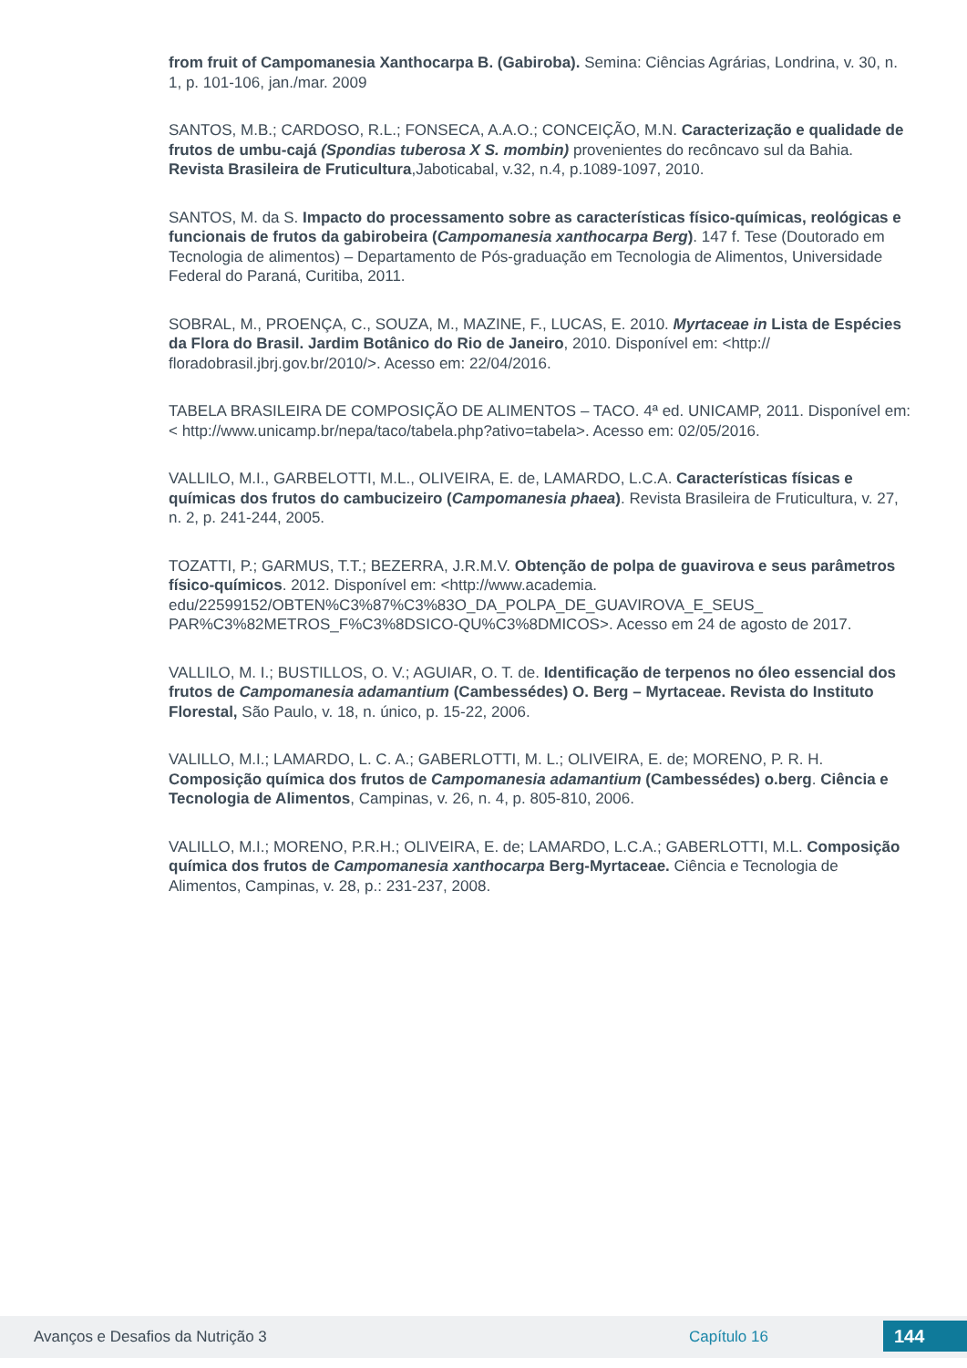from fruit of Campomanesia Xanthocarpa B. (Gabiroba). Semina: Ciências Agrárias, Londrina, v. 30, n. 1, p. 101-106, jan./mar. 2009
SANTOS, M.B.; CARDOSO, R.L.; FONSECA, A.A.O.; CONCEIÇÃO, M.N. Caracterização e qualidade de frutos de umbu-cajá (Spondias tuberosa X S. mombin) provenientes do recôncavo sul da Bahia. Revista Brasileira de Fruticultura,Jaboticabal, v.32, n.4, p.1089-1097, 2010.
SANTOS, M. da S. Impacto do processamento sobre as características físico-químicas, reológicas e funcionais de frutos da gabirobeira (Campomanesia xanthocarpa Berg). 147 f. Tese (Doutorado em Tecnologia de alimentos) – Departamento de Pós-graduação em Tecnologia de Alimentos, Universidade Federal do Paraná, Curitiba, 2011.
SOBRAL, M., PROENÇA, C., SOUZA, M., MAZINE, F., LUCAS, E. 2010. Myrtaceae in Lista de Espécies da Flora do Brasil. Jardim Botânico do Rio de Janeiro, 2010. Disponível em: <http:// floradobrasil.jbrj.gov.br/2010/>. Acesso em: 22/04/2016.
TABELA BRASILEIRA DE COMPOSIÇÃO DE ALIMENTOS – TACO. 4ª ed. UNICAMP, 2011. Disponível em: < http://www.unicamp.br/nepa/taco/tabela.php?ativo=tabela>. Acesso em: 02/05/2016.
VALLILO, M.I., GARBELOTTI, M.L., OLIVEIRA, E. de, LAMARDO, L.C.A. Características físicas e químicas dos frutos do cambucizeiro (Campomanesia phaea). Revista Brasileira de Fruticultura, v. 27, n. 2, p. 241-244, 2005.
TOZATTI, P.; GARMUS, T.T.; BEZERRA, J.R.M.V. Obtenção de polpa de guavirova e seus parâmetros físico-químicos. 2012. Disponível em: <http://www.academia. edu/22599152/OBTEN%C3%87%C3%83O_DA_POLPA_DE_GUAVIROVA_E_SEUS_ PAR%C3%82METROS_F%C3%8DSICO-QU%C3%8DMICOS>. Acesso em 24 de agosto de 2017.
VALLILO, M. I.; BUSTILLOS, O. V.; AGUIAR, O. T. de. Identificação de terpenos no óleo essencial dos frutos de Campomanesia adamantium (Cambessédes) O. Berg – Myrtaceae. Revista do Instituto Florestal, São Paulo, v. 18, n. único, p. 15-22, 2006.
VALILLO, M.I.; LAMARDO, L. C. A.; GABERLOTTI, M. L.; OLIVEIRA, E. de; MORENO, P. R. H. Composição química dos frutos de Campomanesia adamantium (Cambessédes) o.berg. Ciência e Tecnologia de Alimentos, Campinas, v. 26, n. 4, p. 805-810, 2006.
VALILLO, M.I.; MORENO, P.R.H.; OLIVEIRA, E. de; LAMARDO, L.C.A.; GABERLOTTI, M.L. Composição química dos frutos de Campomanesia xanthocarpa Berg-Myrtaceae. Ciência e Tecnologia de Alimentos, Campinas, v. 28, p.: 231-237, 2008.
Avanços e Desafios da Nutrição 3 Capítulo 16 144